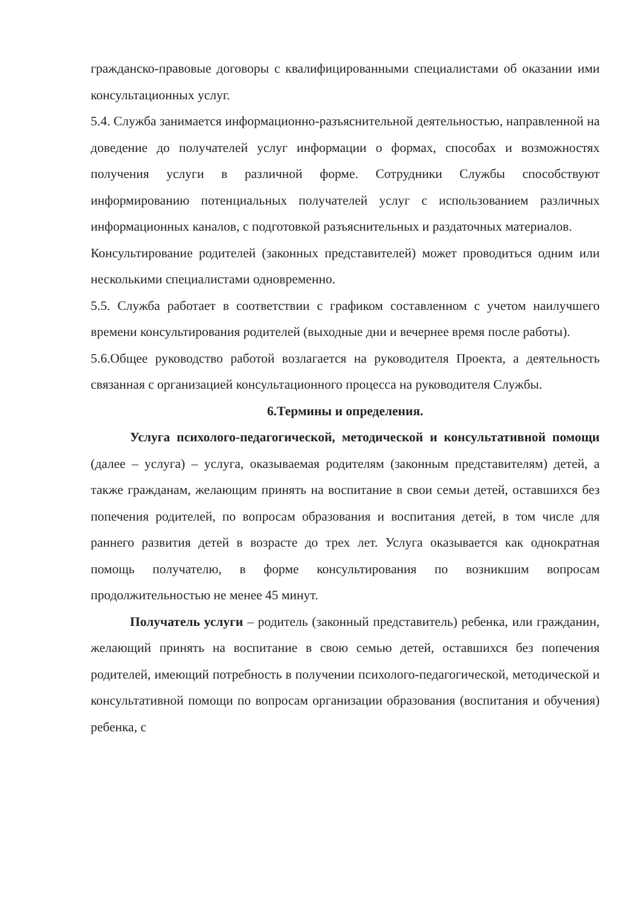гражданско-правовые договоры с квалифицированными специалистами об оказании ими консультационных услуг.
5.4. Служба занимается информационно-разъяснительной деятельностью, направленной на доведение до получателей услуг информации о формах, способах и возможностях получения услуги в различной форме. Сотрудники Службы способствуют информированию потенциальных получателей услуг с использованием различных информационных каналов, с подготовкой разъяснительных и раздаточных материалов.
Консультирование родителей (законных представителей) может проводиться одним или несколькими специалистами одновременно.
5.5. Служба работает в соответствии с графиком составленном с учетом наилучшего времени консультирования родителей (выходные дни и вечернее время после работы).
5.6.Общее руководство работой возлагается на руководителя Проекта, а деятельность связанная с организацией консультационного процесса на руководителя Службы.
6.Термины и определения.
Услуга психолого-педагогической, методической и консультативной помощи (далее – услуга) – услуга, оказываемая родителям (законным представителям) детей, а также гражданам, желающим принять на воспитание в свои семьи детей, оставшихся без попечения родителей, по вопросам образования и воспитания детей, в том числе для раннего развития детей в возрасте до трех лет. Услуга оказывается как однократная помощь получателю, в форме консультирования по возникшим вопросам продолжительностью не менее 45 минут.
Получатель услуги – родитель (законный представитель) ребенка, или гражданин, желающий принять на воспитание в свою семью детей, оставшихся без попечения родителей, имеющий потребность в получении психолого-педагогической, методической и консультативной помощи по вопросам организации образования (воспитания и обучения) ребенка, с